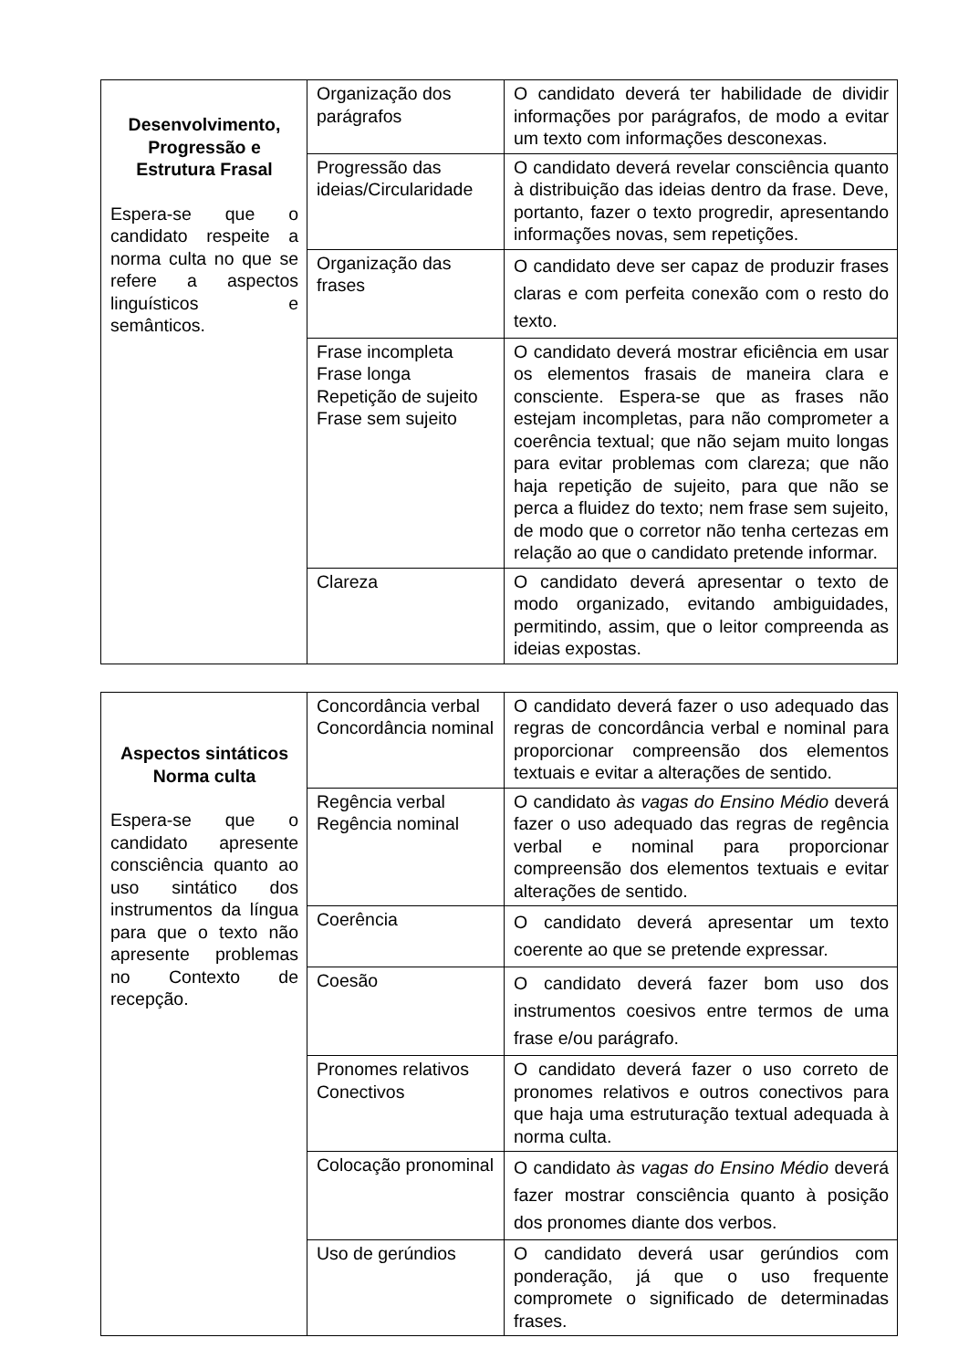| Desenvolvimento, Progressão e Estrutura Frasal Espera-se que o candidato respeite a norma culta no que se refere a aspectos linguísticos e semânticos. | Organização dos parágrafos | O candidato deverá ter habilidade de dividir informações por parágrafos, de modo a evitar um texto com informações desconexas. |
| | Progressão das ideias/Circularidade | O candidato deverá revelar consciência quanto à distribuição das ideias dentro da frase. Deve, portanto, fazer o texto progredir, apresentando informações novas, sem repetições. |
| | Organização das frases | O candidato deve ser capaz de produzir frases claras e com perfeita conexão com o resto do texto. |
| | Frase incompleta Frase longa Repetição de sujeito Frase sem sujeito | O candidato deverá mostrar eficiência em usar os elementos frasais de maneira clara e consciente. Espera-se que as frases não estejam incompletas, para não comprometer a coerência textual; que não sejam muito longas para evitar problemas com clareza; que não haja repetição de sujeito, para que não se perca a fluidez do texto; nem frase sem sujeito, de modo que o corretor não tenha certezas em relação ao que o candidato pretende informar. |
| | Clareza | O candidato deverá apresentar o texto de modo organizado, evitando ambiguidades, permitindo, assim, que o leitor compreenda as ideias expostas. |
| Aspectos sintáticos Norma culta Espera-se que o candidato apresente consciência quanto ao uso sintático dos instrumentos da língua para que o texto não apresente problemas no Contexto de recepção. | Concordância verbal Concordância nominal | O candidato deverá fazer o uso adequado das regras de concordância verbal e nominal para proporcionar compreensão dos elementos textuais e evitar a alterações de sentido. |
| | Regência verbal Regência nominal | O candidato às vagas do Ensino Médio deverá fazer o uso adequado das regras de regência verbal e nominal para proporcionar compreensão dos elementos textuais e evitar alterações de sentido. |
| | Coerência | O candidato deverá apresentar um texto coerente ao que se pretende expressar. |
| | Coesão | O candidato deverá fazer bom uso dos instrumentos coesivos entre termos de uma frase e/ou parágrafo. |
| | Pronomes relativos Conectivos | O candidato deverá fazer o uso correto de pronomes relativos e outros conectivos para que haja uma estruturação textual adequada à norma culta. |
| | Colocação pronominal | O candidato às vagas do Ensino Médio deverá fazer mostrar consciência quanto à posição dos pronomes diante dos verbos. |
| | Uso de gerúndios | O candidato deverá usar gerúndios com ponderação, já que o uso frequente compromete o significado de determinadas frases. |